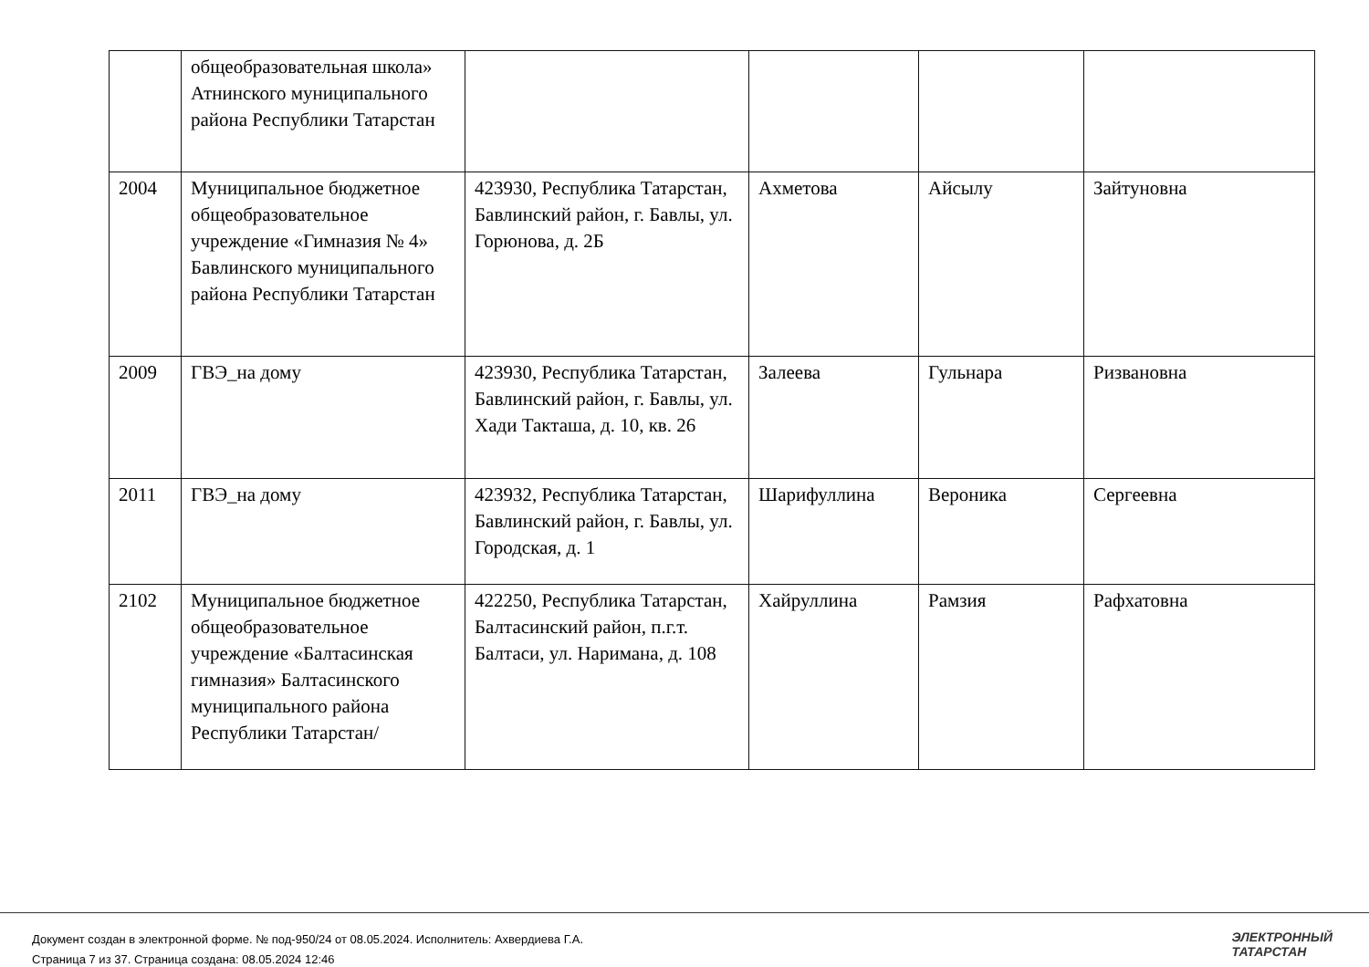| | общеобразовательная школа» Атнинского муниципального района Республики Татарстан | | | | |
| 2004 | Муниципальное бюджетное общеобразовательное учреждение «Гимназия № 4» Бавлинского муниципального района Республики Татарстан | 423930, Республика Татарстан, Бавлинский район, г. Бавлы, ул. Горюнова, д. 2Б | Ахметова | Айсылу | Зайтуновна |
| 2009 | ГВЭ_на дому | 423930, Республика Татарстан, Бавлинский район, г. Бавлы, ул. Хади Такташа, д. 10, кв. 26 | Залеева | Гульнара | Ризвановна |
| 2011 | ГВЭ_на дому | 423932, Республика Татарстан, Бавлинский район, г. Бавлы, ул. Городская, д. 1 | Шарифуллина | Вероника | Сергеевна |
| 2102 | Муниципальное бюджетное общеобразовательное учреждение «Балтасинская гимназия» Балтасинского муниципального района Республики Татарстан/ | 422250, Республика Татарстан, Балтасинский район, п.г.т. Балтаси, ул. Наримана, д. 108 | Хайруллина | Рамзия | Рафхатовна |
Документ создан в электронной форме. № под-950/24 от 08.05.2024. Исполнитель: Ахвердиева Г.А.
Страница 7 из 37. Страница создана: 08.05.2024 12:46
ЭЛЕКТРОННЫЙ
ТАТАРСТАН